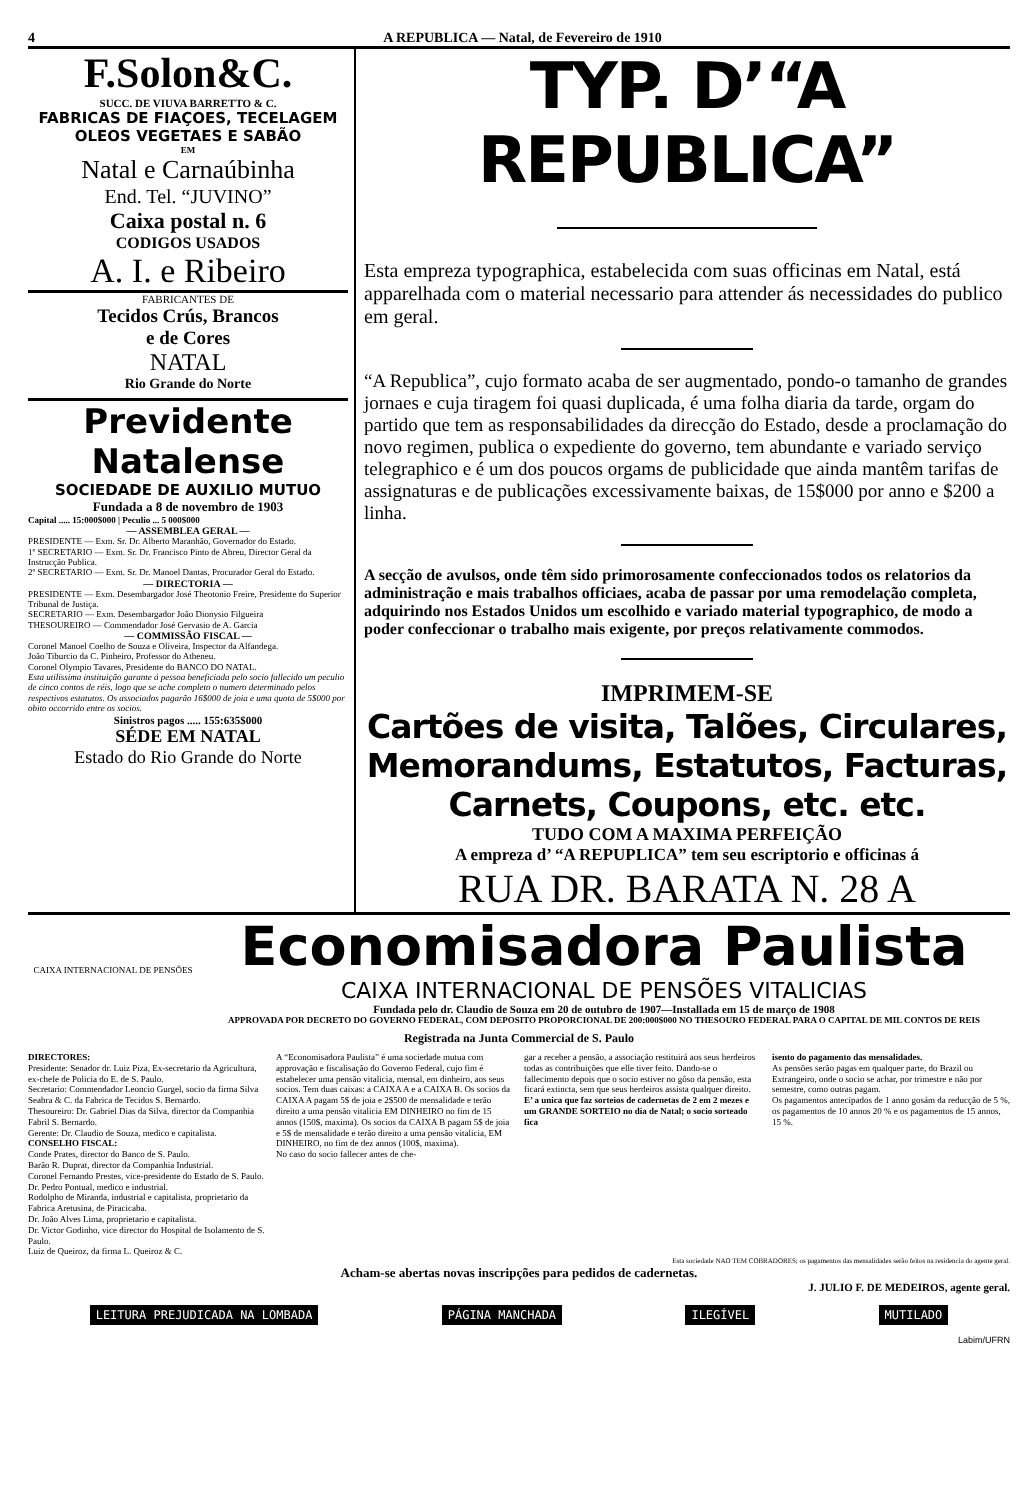4 A REPUBLICA — Natal, de Fevereiro de 1910
F.Solon&C.
SUCC. DE VIUVA BARRETTO & C.
FABRICAS DE FIAÇOES, TECELAGEM
OLEOS VEGETAES E SABÃO
EM
Natal e Carnaúbinha
End. Tel. “JUVINO”
Caixa postal n. 6
CODIGOS USADOS
A. I. e Ribeiro
FABRICANTES DE
Tecidos Crús, Brancos
e de Cores
NATAL
Rio Grande do Norte
Previdente Natalense
SOCIEDADE DE AUXILIO MUTUO
Fundada a 8 de novembro de 1903
Capital ..... 15:000$000 | Peculio ... 5 000$000
— ASSEMBLEA GERAL —
PRESIDENTE — Exm. Sr. Dr. Alberto Maranhão, Governador do Estado.
1º SECRETARIO — Exm. Sr. Dr. Francisco Pinto de Abreu, Director Geral da Instrucção Publica.
2º SECRETARIO — Exm. Sr. Dr. Manoel Dantas, Procurador Geral do Estado.
— DIRECTORIA —
PRESIDENTE — Exm. Desembargador José Theotonio Freire, Presidente do Superior Tribunal de Justiça.
SECRETARIO — Exm. Desembargador João Dionysio Filgueira
THESOUREIRO — Commendador José Gervasio de A. Garcia
— COMMISSÃO FISCAL —
Coronel Manoel Coelho de Souza e Oliveira, Inspector da Alfandega.
João Tiburcio da C. Pinheiro, Professor do Atheneu.
Coronel Olympio Tavares, Presidente do BANCO DO NATAL.
Esta utilissima instituição garante á pessoa beneficiada pelo socio fallecido um peculio de cinco contos de réis, logo que se ache completo o numero determinado pelos respectivos estatutos. Os associados pagarão 16$000 de joia e uma quota de 5$000 por obito occorrido entre os socios.
Sinistros pagos ..... 155:635$000
SÉDE EM NATAL
Estado do Rio Grande do Norte
TYP. D’“A REPUBLICA”
Esta empreza typographica, estabelecida com suas officinas em Natal, está apparelhada com o material necessario para attender ás necessidades do publico em geral.
“A Republica”, cujo formato acaba de ser augmentado, pondo-o tamanho de grandes jornaes e cuja tiragem foi quasi duplicada, é uma folha diaria da tarde, orgam do partido que tem as responsabilidades da direcção do Estado, desde a proclamação do novo regimen, publica o expediente do governo, tem abundante e variado serviço telegraphico e é um dos poucos orgams de publicidade que ainda mantêm tarifas de assignaturas e de publicações excessivamente baixas, de 15$000 por anno e $200 a linha.
A secção de avulsos, onde têm sido primorosamente confeccionados todos os relatorios da administração e mais trabalhos officiaes, acaba de passar por uma remodelação completa, adquirindo nos Estados Unidos um escolhido e variado material typographico, de modo a poder confeccionar o trabalho mais exigente, por preços relativamente commodos.
IMPRIMEM-SE
Cartões de visita, Talões, Circulares, Memorandums, Estatutos, Facturas, Carnets, Coupons, etc. etc.
TUDO COM A MAXIMA PERFEIÇÃO
A empreza d’ “A REPUPLICA” tem seu escriptorio e officinas á
RUA DR. BARATA N. 28 A
CAIXA INTERNACIONAL DE PENSÕES
Economisadora Paulista
CAIXA INTERNACIONAL DE PENSÕES VITALICIAS
Fundada pelo dr. Claudio de Souza em 20 de outubro de 1907—Installada em 15 de março de 1908
APPROVADA POR DECRETO DO GOVERNO FEDERAL, COM DEPOSITO PROPORCIONAL DE 200:000$000 NO THESOURO FEDERAL PARA O CAPITAL DE MIL CONTOS DE REIS
Registrada na Junta Commercial de S. Paulo
DIRECTORES:
Presidente: Senador dr. Luiz Piza, Ex-secretario da Agricultura, ex-chefe de Policia do E. de S. Paulo.
Secretario: Commendador Leoncio Gurgel, socio da firma Silva Seabra & C. da Fabrica de Tecidos S. Bernardo.
Thesoureiro: Dr. Gabriel Dias da Silva, director da Companhia Fabril S. Bernardo.
Gerente: Dr. Claudio de Souza, medico e capitalista.
CONSELHO FISCAL:
Conde Prates, director do Banco de S. Paulo.
Barão R. Duprat, director da Companhia Industrial.
Coronel Fernando Prestes, vice-presidente do Estado de S. Paulo.
Dr. Pedro Pontual, medico e industrial.
Rodolpho de Miranda, industrial e capitalista, proprietario da Fabrica Aretusina, de Piracicaba.
Dr. João Alves Lima, proprietario e capitalista.
Dr. Victor Godinho, vice director do Hospital de Isolamento de S. Paulo.
Luiz de Queiroz, da firma L. Queiroz & C.
A “Economisadora Paulista” é uma sociedade mutua com approvação e fiscalisação do Governo Federal, cujo fim é estabelecer uma pensão vitalicia, mensal, em dinheiro, aos seus socios. Tem duas caixas: a CAIXA A e a CAIXA B. Os socios da CAIXA A pagam 5$ de joia e 2$500 de mensalidade e terão direito a uma pensão vitalicia EM DINHEIRO no fim de 15 annos (150$, maxima). Os socios da CAIXA B pagam 5$ de joia e 5$ de mensalidade e terão direito a uma pensão vitalicia, EM DINHEIRO, no fim de dez annos (100$, maxima).
No caso do socio fallecer antes de che-
gar a receber a pensão, a associação restituirá aos seus herdeiros todas as contribuições que elle tiver feito. Dando-se o fallecimento depois que o socio estiver no gôso da pensão, esta ficará extincta, sem que seus herdeiros assista qualquer direito.
E’ a unica que faz sorteios de cadernetas de 2 em 2 mezes e um GRANDE SORTEIO no dia de Natal; o socio sorteado fica
isento do pagamento das mensalidades.
As pensões serão pagas em qualquer parte, do Brazil ou Extrangeiro, onde o socio se achar, por trimestre e não por semestre, como outras pagam.
Os pagamentos antecipados de 1 anno gosám da reducção de 5 %, os pagamentos de 10 annos 20 % e os pagamentos de 15 annos, 15 %.
Esta sociedade NAO TEM COBRADORES; os pagamentos das mensalidades serão feitos na residencia do agente geral.
Acham-se abertas novas inscripções para pedidos de cadernetas.
J. JULIO F. DE MEDEIROS, agente geral.
LEITURA PREJUDICADA NA LOMBADA PÁGINA MANCHADA ILEGÍVEL MUTILADO
Labim/UFRN